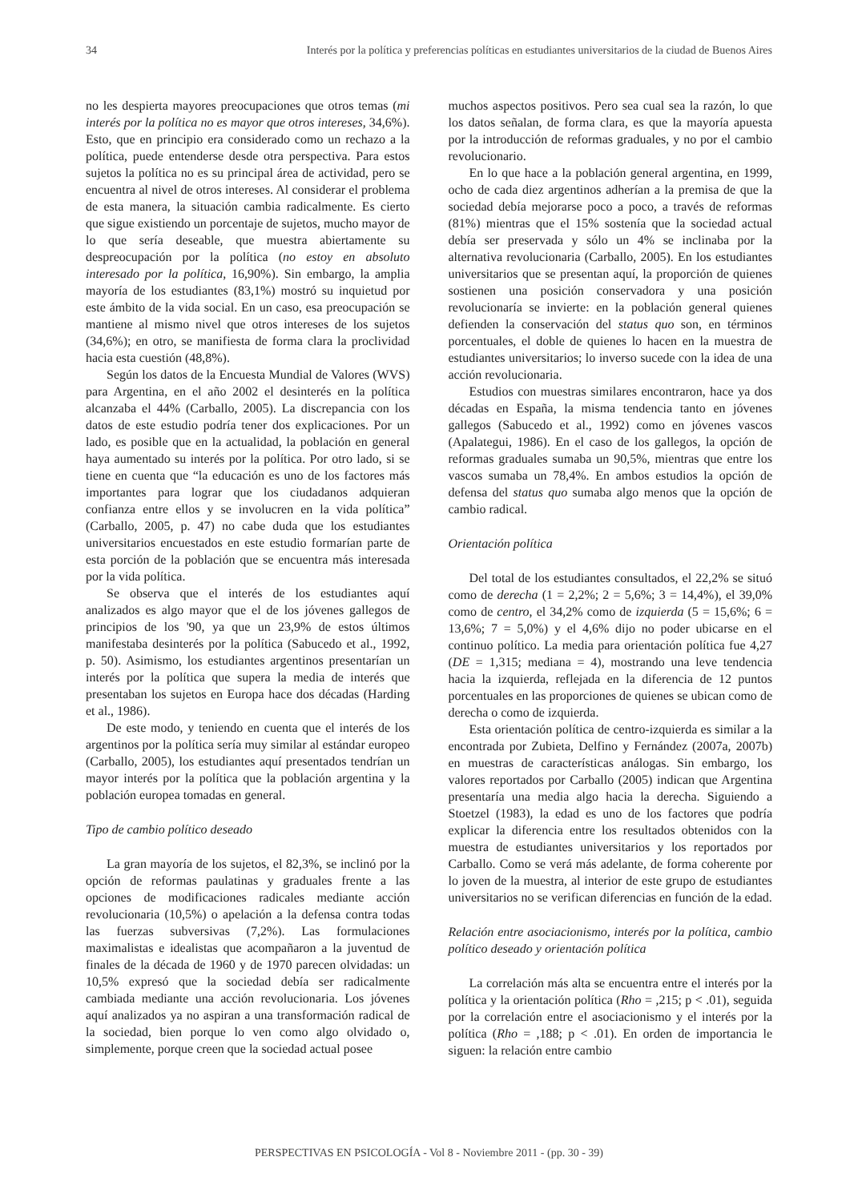34 Interés por la política y preferencias políticas en estudiantes universitarios de la ciudad de Buenos Aires
no les despierta mayores preocupaciones que otros temas (mi interés por la política no es mayor que otros intereses, 34,6%). Esto, que en principio era considerado como un rechazo a la política, puede entenderse desde otra perspectiva. Para estos sujetos la política no es su principal área de actividad, pero se encuentra al nivel de otros intereses. Al considerar el problema de esta manera, la situación cambia radicalmente. Es cierto que sigue existiendo un porcentaje de sujetos, mucho mayor de lo que sería deseable, que muestra abiertamente su despreocupación por la política (no estoy en absoluto interesado por la política, 16,90%). Sin embargo, la amplia mayoría de los estudiantes (83,1%) mostró su inquietud por este ámbito de la vida social. En un caso, esa preocupación se mantiene al mismo nivel que otros intereses de los sujetos (34,6%); en otro, se manifiesta de forma clara la proclividad hacia esta cuestión (48,8%).
Según los datos de la Encuesta Mundial de Valores (WVS) para Argentina, en el año 2002 el desinterés en la política alcanzaba el 44% (Carballo, 2005). La discrepancia con los datos de este estudio podría tener dos explicaciones. Por un lado, es posible que en la actualidad, la población en general haya aumentado su interés por la política. Por otro lado, si se tiene en cuenta que “la educación es uno de los factores más importantes para lograr que los ciudadanos adquieran confianza entre ellos y se involucren en la vida política” (Carballo, 2005, p. 47) no cabe duda que los estudiantes universitarios encuestados en este estudio formarían parte de esta porción de la población que se encuentra más interesada por la vida política.
Se observa que el interés de los estudiantes aquí analizados es algo mayor que el de los jóvenes gallegos de principios de los '90, ya que un 23,9% de estos últimos manifestaba desinterés por la política (Sabucedo et al., 1992, p. 50). Asimismo, los estudiantes argentinos presentarían un interés por la política que supera la media de interés que presentaban los sujetos en Europa hace dos décadas (Harding et al., 1986).
De este modo, y teniendo en cuenta que el interés de los argentinos por la política sería muy similar al estándar europeo (Carballo, 2005), los estudiantes aquí presentados tendrían un mayor interés por la política que la población argentina y la población europea tomadas en general.
Tipo de cambio político deseado
La gran mayoría de los sujetos, el 82,3%, se inclinó por la opción de reformas paulatinas y graduales frente a las opciones de modificaciones radicales mediante acción revolucionaria (10,5%) o apelación a la defensa contra todas las fuerzas subversivas (7,2%). Las formulaciones maximalistas e idealistas que acompañaron a la juventud de finales de la década de 1960 y de 1970 parecen olvidadas: un 10,5% expresó que la sociedad debía ser radicalmente cambiada mediante una acción revolucionaria. Los jóvenes aquí analizados ya no aspiran a una transformación radical de la sociedad, bien porque lo ven como algo olvidado o, simplemente, porque creen que la sociedad actual posee
muchos aspectos positivos. Pero sea cual sea la razón, lo que los datos señalan, de forma clara, es que la mayoría apuesta por la introducción de reformas graduales, y no por el cambio revolucionario.
En lo que hace a la población general argentina, en 1999, ocho de cada diez argentinos adherían a la premisa de que la sociedad debía mejorarse poco a poco, a través de reformas (81%) mientras que el 15% sostenía que la sociedad actual debía ser preservada y sólo un 4% se inclinaba por la alternativa revolucionaria (Carballo, 2005). En los estudiantes universitarios que se presentan aquí, la proporción de quienes sostienen una posición conservadora y una posición revolucionaría se invierte: en la población general quienes defienden la conservación del status quo son, en términos porcentuales, el doble de quienes lo hacen en la muestra de estudiantes universitarios; lo inverso sucede con la idea de una acción revolucionaria.
Estudios con muestras similares encontraron, hace ya dos décadas en España, la misma tendencia tanto en jóvenes gallegos (Sabucedo et al., 1992) como en jóvenes vascos (Apalategui, 1986). En el caso de los gallegos, la opción de reformas graduales sumaba un 90,5%, mientras que entre los vascos sumaba un 78,4%. En ambos estudios la opción de defensa del status quo sumaba algo menos que la opción de cambio radical.
Orientación política
Del total de los estudiantes consultados, el 22,2% se situó como de derecha (1 = 2,2%; 2 = 5,6%; 3 = 14,4%), el 39,0% como de centro, el 34,2% como de izquierda (5 = 15,6%; 6 = 13,6%; 7 = 5,0%) y el 4,6% dijo no poder ubicarse en el continuo político. La media para orientación política fue 4,27 (DE = 1,315; mediana = 4), mostrando una leve tendencia hacia la izquierda, reflejada en la diferencia de 12 puntos porcentuales en las proporciones de quienes se ubican como de derecha o como de izquierda.
Esta orientación política de centro-izquierda es similar a la encontrada por Zubieta, Delfino y Fernández (2007a, 2007b) en muestras de características análogas. Sin embargo, los valores reportados por Carballo (2005) indican que Argentina presentaría una media algo hacia la derecha. Siguiendo a Stoetzel (1983), la edad es uno de los factores que podría explicar la diferencia entre los resultados obtenidos con la muestra de estudiantes universitarios y los reportados por Carballo. Como se verá más adelante, de forma coherente por lo joven de la muestra, al interior de este grupo de estudiantes universitarios no se verifican diferencias en función de la edad.
Relación entre asociacionismo, interés por la política, cambio político deseado y orientación política
La correlación más alta se encuentra entre el interés por la política y la orientación política (Rho = ,215; p < .01), seguida por la correlación entre el asociacionismo y el interés por la política (Rho = ,188; p < .01). En orden de importancia le siguen: la relación entre cambio
PERSPECTIVAS EN PSICOLOGÍA - Vol 8 - Noviembre 2011 - (pp. 30 - 39)